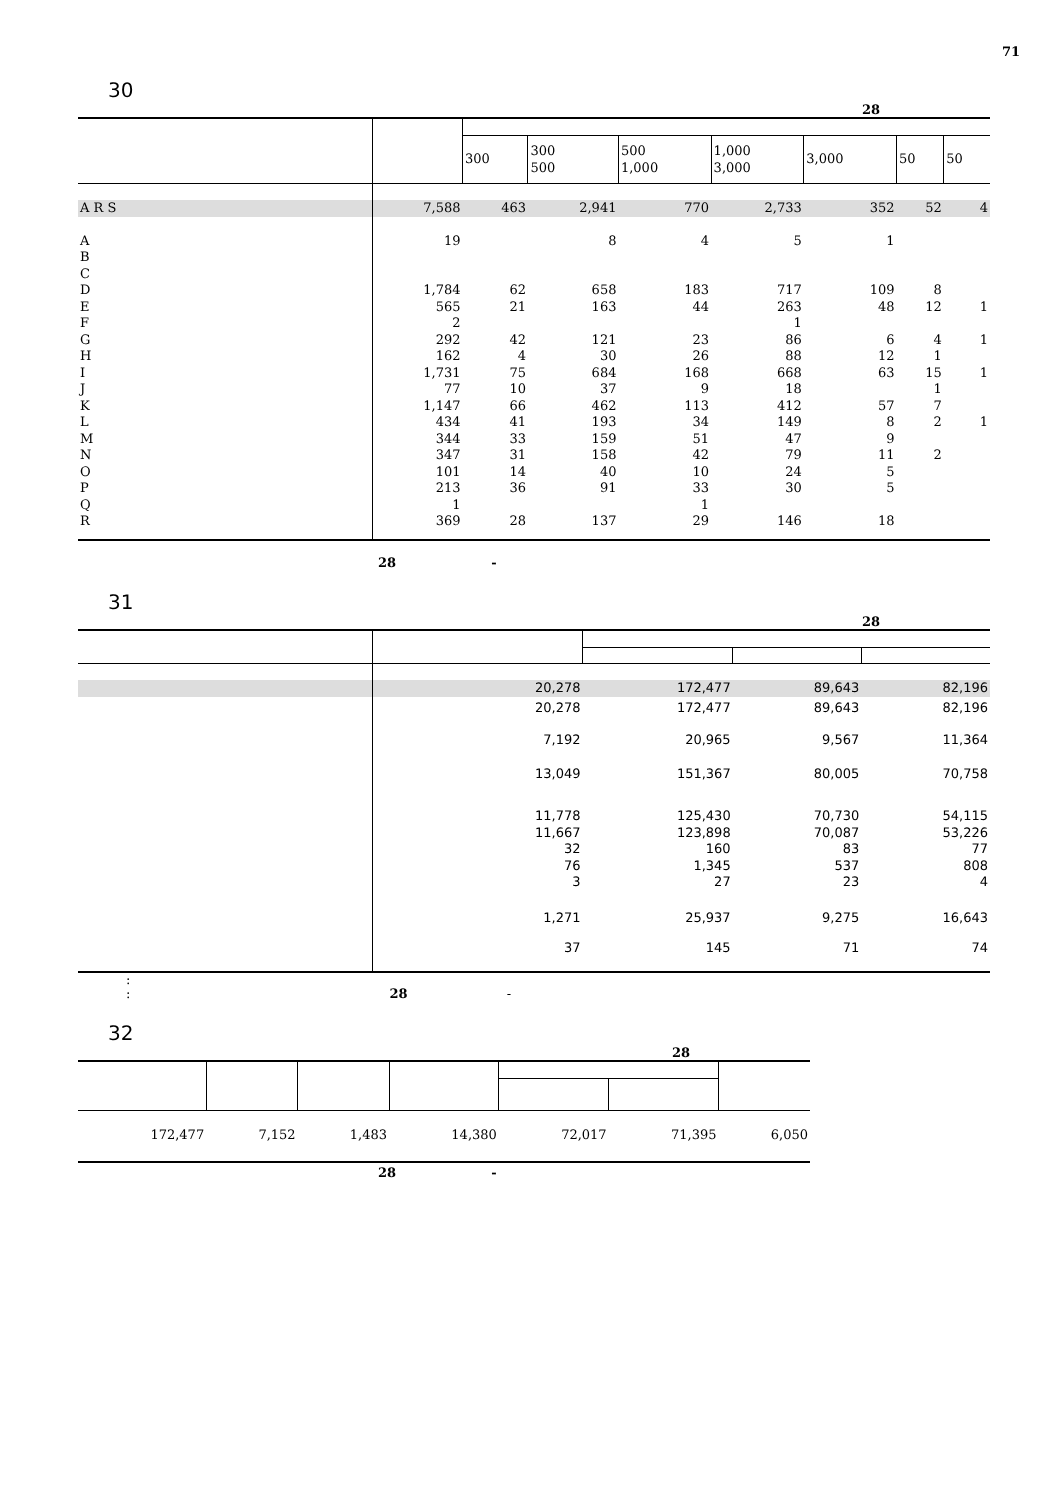71
30
28
| | | 300 | 300 500 | 500 1,000 | 1,000 3,000 | 3,000 | 50 | 50 |
| --- | --- | --- | --- | --- | --- | --- | --- | --- |
| A R S | 7,588 | 463 | 2,941 | 770 | 2,733 | 352 | 52 | 4 |
| A | 19 | | 8 | 4 | 5 | 1 | | |
| B | | | | | | | | |
| C | | | | | | | | |
| D | 1,784 | 62 | 658 | 183 | 717 | 109 | 8 | |
| E | 565 | 21 | 163 | 44 | 263 | 48 | 12 | 1 |
| F | 2 | | | | 1 | | | |
| G | 292 | 42 | 121 | 23 | 86 | 6 | 4 | 1 |
| H | 162 | 4 | 30 | 26 | 88 | 12 | 1 | |
| I | 1,731 | 75 | 684 | 168 | 668 | 63 | 15 | 1 |
| J | 77 | 10 | 37 | 9 | 18 | | 1 | |
| K | 1,147 | 66 | 462 | 113 | 412 | 57 | 7 | |
| L | 434 | 41 | 193 | 34 | 149 | 8 | 2 | 1 |
| M | 344 | 33 | 159 | 51 | 47 | 9 | | |
| N | 347 | 31 | 158 | 42 | 79 | 11 | 2 | |
| O | 101 | 14 | 40 | 10 | 24 | 5 | | |
| P | 213 | 36 | 91 | 33 | 30 | 5 | | |
| Q | 1 | | | 1 | | | | |
| R | 369 | 28 | 137 | 29 | 146 | 18 | | |
28 -
31
28
| | 20,278 | 172,477 | 89,643 | 82,196 |
| | 20,278 | 172,477 | 89,643 | 82,196 |
| | 7,192 | 20,965 | 9,567 | 11,364 |
| | 13,049 | 151,367 | 80,005 | 70,758 |
| | 11,778 | 125,430 | 70,730 | 54,115 |
| | 11,667 | 123,898 | 70,087 | 53,226 |
| | 32 | 160 | 83 | 77 |
| | 76 | 1,345 | 537 | 808 |
| | 3 | 27 | 23 | 4 |
| | 1,271 | 25,937 | 9,275 | 16,643 |
| | 37 | 145 | 71 | 74 |
:
: 28 -
32
28
| 172,477 | 7,152 | 1,483 | 14,380 | 72,017 | 71,395 | 6,050 |
28 -